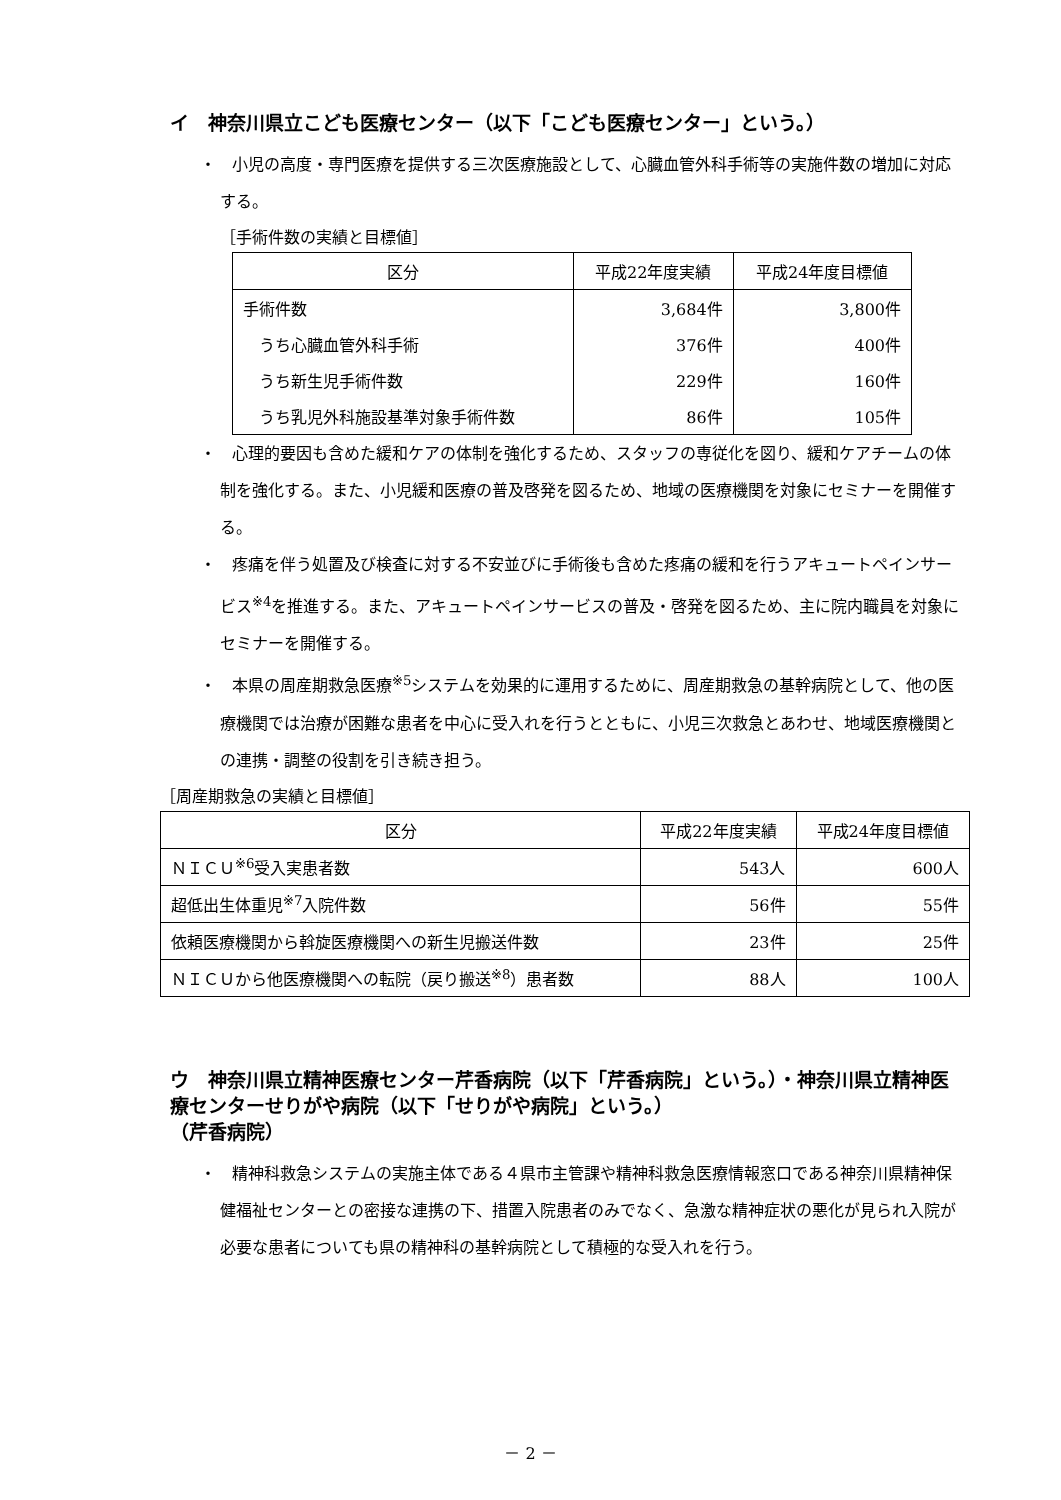イ　神奈川県立こども医療センター（以下「こども医療センター」という。）
・　小児の高度・専門医療を提供する三次医療施設として、心臓血管外科手術等の実施件数の増加に対応する。
［手術件数の実績と目標値］
| 区分 | 平成22年度実績 | 平成24年度目標値 |
| --- | --- | --- |
| 手術件数 | 3,684件 | 3,800件 |
| うち心臓血管外科手術 | 376件 | 400件 |
| うち新生児手術件数 | 229件 | 160件 |
| うち乳児外科施設基準対象手術件数 | 86件 | 105件 |
・　心理的要因も含めた緩和ケアの体制を強化するため、スタッフの専従化を図り、緩和ケアチームの体制を強化する。また、小児緩和医療の普及啓発を図るため、地域の医療機関を対象にセミナーを開催する。
・　疼痛を伴う処置及び検査に対する不安並びに手術後も含めた疼痛の緩和を行うアキュートペインサービス<sup>※4</sup>を推進する。また、アキュートペインサービスの普及・啓発を図るため、主に院内職員を対象にセミナーを開催する。
・　本県の周産期救急医療<sup>※5</sup>システムを効果的に運用するために、周産期救急の基幹病院として、他の医療機関では治療が困難な患者を中心に受入れを行うとともに、小児三次救急とあわせ、地域医療機関との連携・調整の役割を引き続き担う。
［周産期救急の実績と目標値］
| 区分 | 平成22年度実績 | 平成24年度目標値 |
| --- | --- | --- |
| ＮＩＣＵ<sup>※6</sup>受入実患者数 | 543人 | 600人 |
| 超低出生体重児<sup>※7</sup>入院件数 | 56件 | 55件 |
| 依頼医療機関から斡旋医療機関への新生児搬送件数 | 23件 | 25件 |
| ＮＩＣＵから他医療機関への転院（戻り搬送<sup>※8</sup>）患者数 | 88人 | 100人 |
ウ　神奈川県立精神医療センター芹香病院（以下「芹香病院」という。）・神奈川県立精神医療センターせりがや病院（以下「せりがや病院」という。）
（芹香病院）
・　精神科救急システムの実施主体である４県市主管課や精神科救急医療情報窓口である神奈川県精神保健福祉センターとの密接な連携の下、措置入院患者のみでなく、急激な精神症状の悪化が見られ入院が必要な患者についても県の精神科の基幹病院として積極的な受入れを行う。
－ 2 －